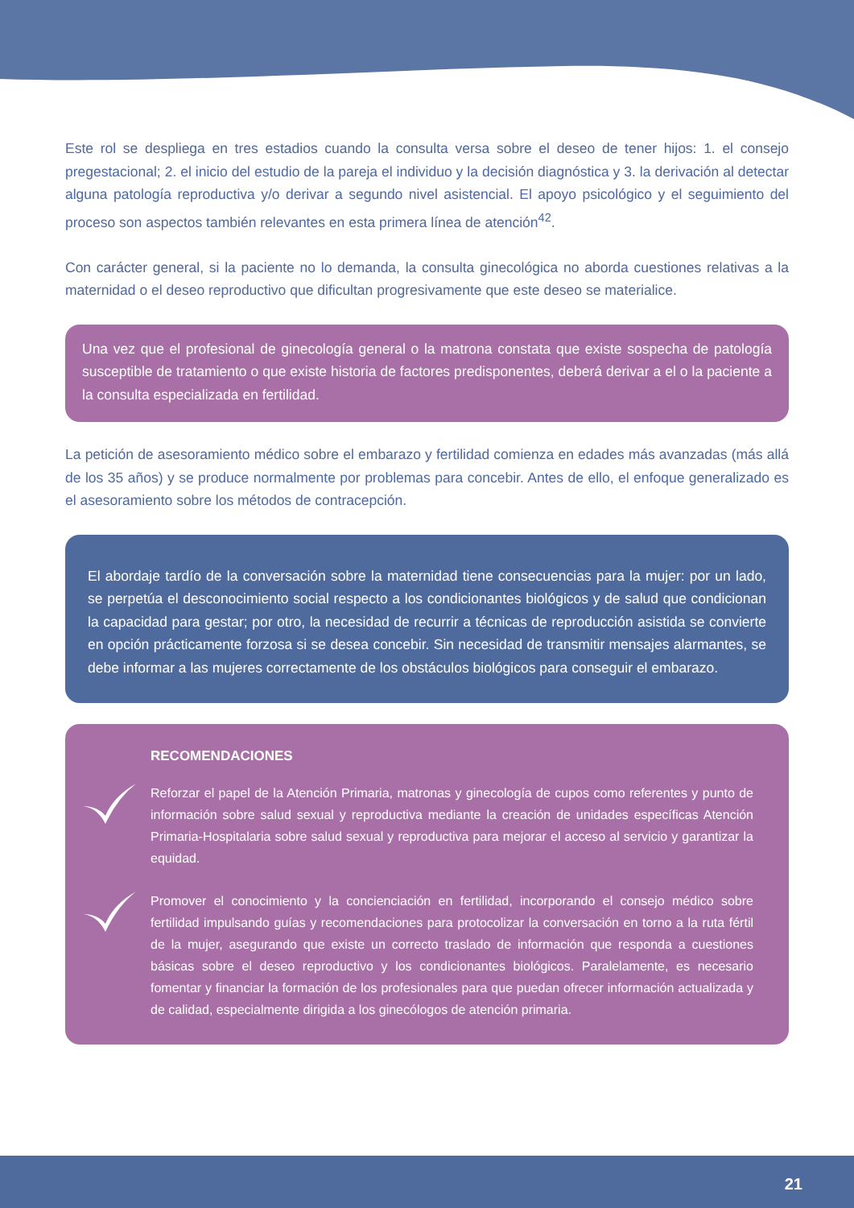Este rol se despliega en tres estadios cuando la consulta versa sobre el deseo de tener hijos: 1. el consejo pregestacional; 2. el inicio del estudio de la pareja el individuo y la decisión diagnóstica y 3. la derivación al detectar alguna patología reproductiva y/o derivar a segundo nivel asistencial. El apoyo psicológico y el seguimiento del proceso son aspectos también relevantes en esta primera línea de atención<sup>42</sup>.
Con carácter general, si la paciente no lo demanda, la consulta ginecológica no aborda cuestiones relativas a la maternidad o el deseo reproductivo que dificultan progresivamente que este deseo se materialice.
Una vez que el profesional de ginecología general o la matrona constata que existe sospecha de patología susceptible de tratamiento o que existe historia de factores predisponentes, deberá derivar a el o la paciente a la consulta especializada en fertilidad.
La petición de asesoramiento médico sobre el embarazo y fertilidad comienza en edades más avanzadas (más allá de los 35 años) y se produce normalmente por problemas para concebir. Antes de ello, el enfoque generalizado es el asesoramiento sobre los métodos de contracepción.
El abordaje tardío de la conversación sobre la maternidad tiene consecuencias para la mujer: por un lado, se perpetúa el desconocimiento social respecto a los condicionantes biológicos y de salud que condicionan la capacidad para gestar; por otro, la necesidad de recurrir a técnicas de reproducción asistida se convierte en opción prácticamente forzosa si se desea concebir. Sin necesidad de transmitir mensajes alarmantes, se debe informar a las mujeres correctamente de los obstáculos biológicos para conseguir el embarazo.
RECOMENDACIONES
Reforzar el papel de la Atención Primaria, matronas y ginecología de cupos como referentes y punto de información sobre salud sexual y reproductiva mediante la creación de unidades específicas Atención Primaria-Hospitalaria sobre salud sexual y reproductiva para mejorar el acceso al servicio y garantizar la equidad.
Promover el conocimiento y la concienciación en fertilidad, incorporando el consejo médico sobre fertilidad impulsando guías y recomendaciones para protocolizar la conversación en torno a la ruta fértil de la mujer, asegurando que existe un correcto traslado de información que responda a cuestiones básicas sobre el deseo reproductivo y los condicionantes biológicos. Paralelamente, es necesario fomentar y financiar la formación de los profesionales para que puedan ofrecer información actualizada y de calidad, especialmente dirigida a los ginecólogos de atención primaria.
21